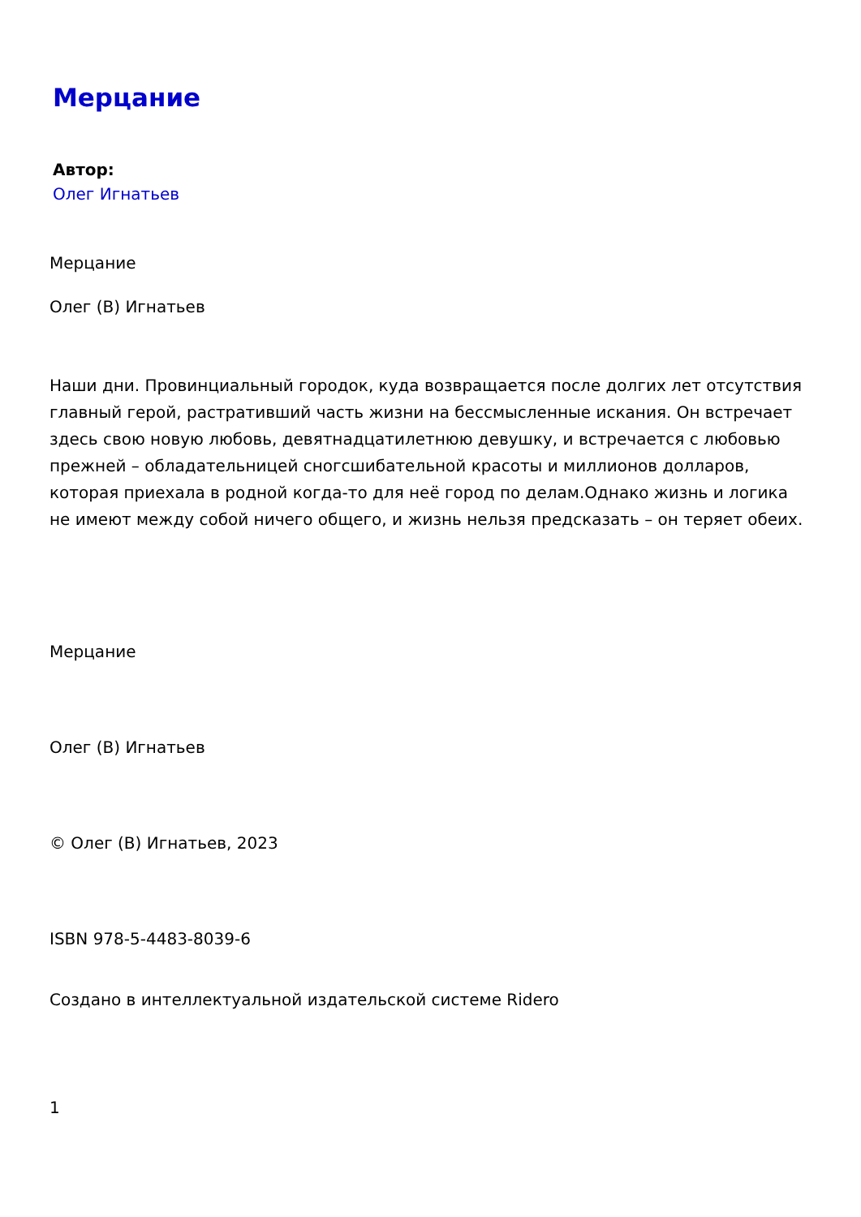Мерцание
Автор:
Олег Игнатьев
Мерцание
Олег (В) Игнатьев
Наши дни. Провинциальный городок, куда возвращается после долгих лет отсутствия главный герой, растративший часть жизни на бессмысленные искания. Он встречает здесь свою новую любовь, девятнадцатилетнюю девушку, и встречается с любовью прежней – обладательницей сногсшибательной красоты и миллионов долларов, которая приехала в родной когда-то для неё город по делам.Однако жизнь и логика не имеют между собой ничего общего, и жизнь нельзя предсказать – он теряет обеих.
Мерцание
Олег (В) Игнатьев
© Олег (В) Игнатьев, 2023
ISBN 978-5-4483-8039-6
Создано в интеллектуальной издательской системе Ridero
1